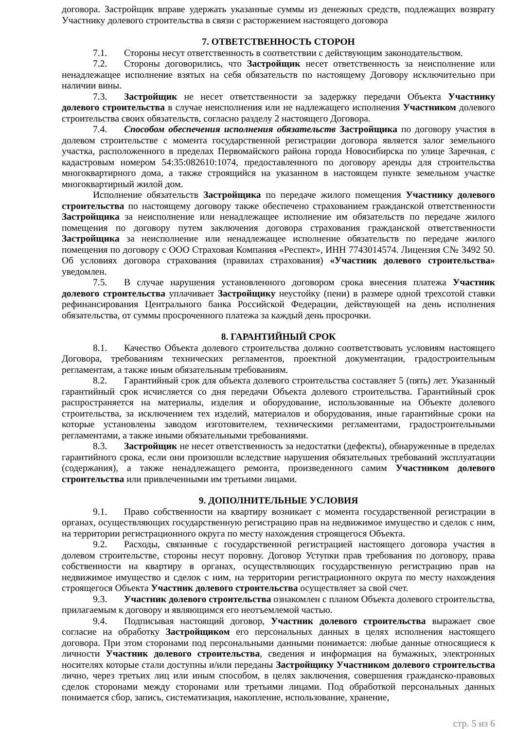договора. Застройщик вправе удержать указанные суммы из денежных средств, подлежащих возврату Участнику долевого строительства в связи с расторжением настоящего договора
7. ОТВЕТСТВЕННОСТЬ СТОРОН
7.1. Стороны несут ответственность в соответствии с действующим законодательством.
7.2. Стороны договорились, что Застройщик несет ответственность за неисполнение или ненадлежащее исполнение взятых на себя обязательств по настоящему Договору исключительно при наличии вины.
7.3. Застройщик не несет ответственности за задержку передачи Объекта Участнику долевого строительства в случае неисполнения или не надлежащего исполнения Участником долевого строительства своих обязательств, согласно разделу 2 настоящего Договора.
7.4. Способом обеспечения исполнения обязательств Застройщика по договору участия в долевом строительстве с момента государственной регистрации договора является залог земельного участка, расположенного в пределах Первомайского района города Новосибирска по улице Заречная, с кадастровым номером 54:35:082610:1074, предоставленного по договору аренды для строительства многоквартирного дома, а также строящийся на указанном в настоящем пункте земельном участке многоквартирный жилой дом.
Исполнение обязательств Застройщика по передаче жилого помещения Участнику долевого строительства по настоящему договору также обеспечено страхованием гражданской ответственности Застройщика за неисполнение или ненадлежащее исполнение им обязательств по передаче жилого помещения по договору путем заключения договора страхования гражданской ответственности Застройщика за неисполнение или ненадлежащее исполнение обязательств по передаче жилого помещения по договору с ООО Страховая Компания «Респект», ИНН 7743014574. Лицензия С№ 3492 50. Об условиях договора страхования (правилах страхования) «Участник долевого строительства» уведомлен.
7.5. В случае нарушения установленного договором срока внесения платежа Участник долевого строительства уплачивает Застройщику неустойку (пени) в размере одной трехсотой ставки рефинансирования Центрального банка Российской Федерации, действующей на день исполнения обязательства, от суммы просроченного платежа за каждый день просрочки.
8. ГАРАНТИЙНЫЙ СРОК
8.1. Качество Объекта долевого строительства должно соответствовать условиям настоящего Договора, требованиям технических регламентов, проектной документации, градостроительным регламентам, а также иным обязательным требованиям.
8.2. Гарантийный срок для объекта долевого строительства составляет 5 (пять) лет. Указанный гарантийный срок исчисляется со дня передачи Объекта долевого строительства. Гарантийный срок распространяется на материалы, изделия и оборудование, использованные на Объекте долевого строительства, за исключением тех изделий, материалов и оборудования, иные гарантийные сроки на которые установлены заводом изготовителем, техническими регламентами, градостроительными регламентами, а также иными обязательными требованиями.
8.3. Застройщик не несет ответственность за недостатки (дефекты), обнаруженные в пределах гарантийного срока, если они произошли вследствие нарушения обязательных требований эксплуатации (содержания), а также ненадлежащего ремонта, произведенного самим Участником долевого строительства или привлеченными им третьими лицами.
9. ДОПОЛНИТЕЛЬНЫЕ УСЛОВИЯ
9.1. Право собственности на квартиру возникает с момента государственной регистрации в органах, осуществляющих государственную регистрацию прав на недвижимое имущество и сделок с ним, на территории регистрационного округа по месту нахождения строящегося Объекта.
9.2. Расходы, связанные с государственной регистрацией настоящего договора участия в долевом строительстве, стороны несут поровну. Договор Уступки прав требования по договору, права собственности на квартиру в органах, осуществляющих государственную регистрацию прав на недвижимое имущество и сделок с ним, на территории регистрационного округа по месту нахождения строящегося Объекта Участник долевого строительства осуществляет за свой счет.
9.3. Участник долевого строительства ознакомлен с планом Объекта долевого строительства, прилагаемым к договору и являющимся его неотъемлемой частью.
9.4. Подписывая настоящий договор, Участник долевого строительства выражает свое согласие на обработку Застройщиком его персональных данных в целях исполнения настоящего договора. При этом сторонами под персональными данными понимается: любые данные относящиеся к личности Участник долевого строительства, сведения и информация на бумажных, электронных носителях которые стали доступны и/или переданы Застройщику Участником долевого строительства лично, через третьих лиц или иным способом, в целях заключения, совершения гражданско-правовых сделок сторонами между сторонами или третьими лицами. Под обработкой персональных данных понимается сбор, запись, систематизация, накопление, использование, хранение,
стр. 5 из 6